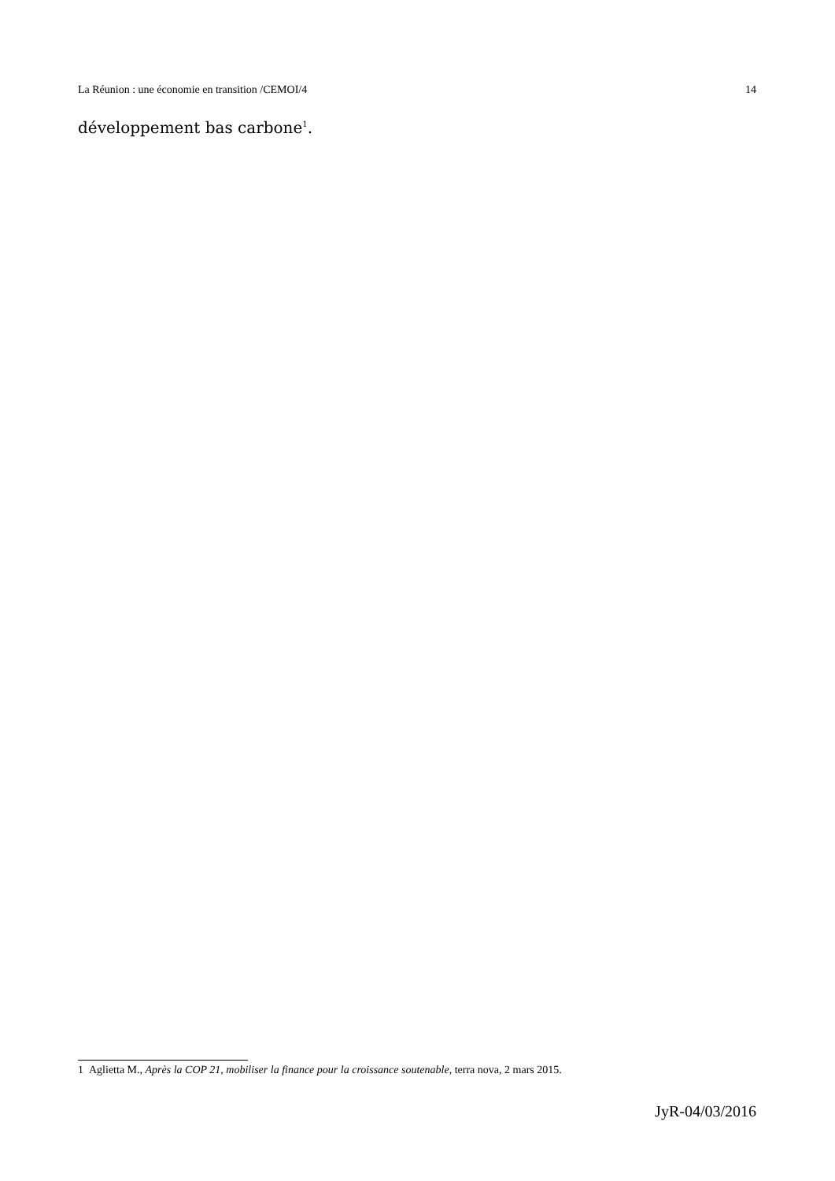La Réunion : une économie en transition /CEMOI/4 14
développement bas carbone<sup>1</sup>.
1 Aglietta M., Après la COP 21, mobiliser la finance pour la croissance soutenable, terra nova, 2 mars 2015.
JyR-04/03/2016